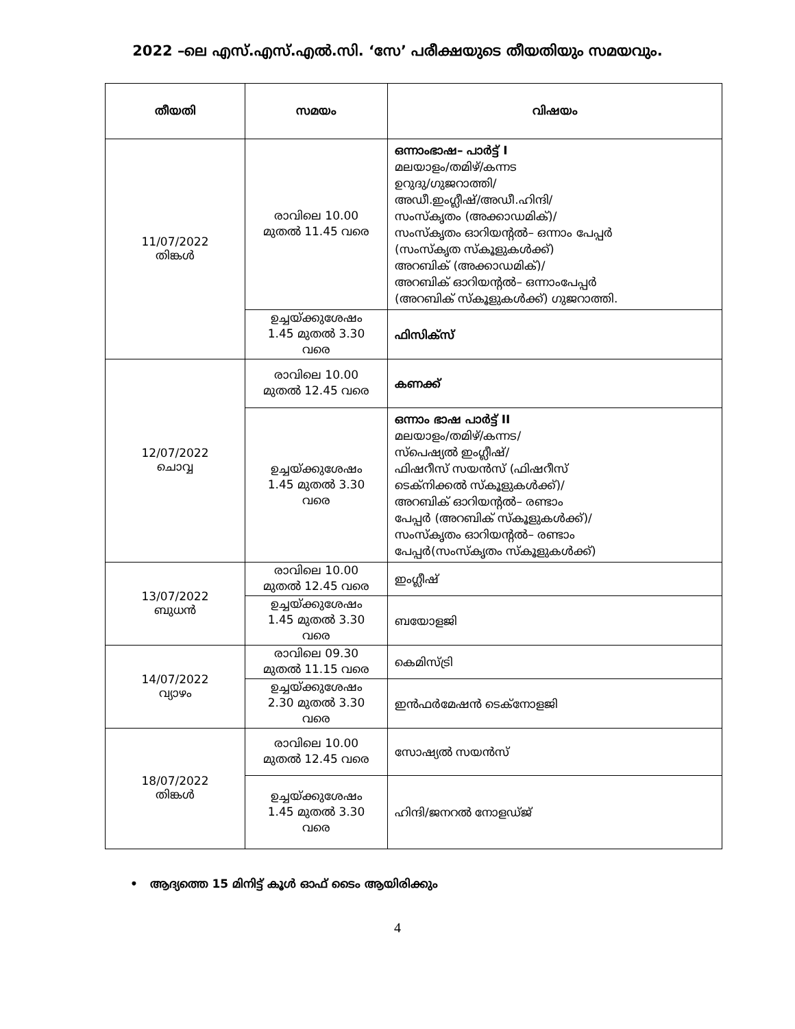2022 –ലെ എസ്.എസ്.എൽ.സി. ‘സേ’ പരീക്ഷയുടെ തീയതിയും സമയവും.
| തീയതി | സമയം | വിഷയം |
| --- | --- | --- |
| 11/07/2022 തിങ്കൾ | രാവിലെ 10.00 മുതൽ 11.45 വരെ | ഒന്നാംഭാഷ– പാർട്ട് I മലയാളം/തമിഴ്/കന്നട ഉറുദു/ഗുജറാത്തി/ അഡീ.ഇംഗ്ലീഷ്/അഡീ.ഹിന്ദി/ സംസ്കൃതം (അക്കാഡമിക്)/ സംസ്കൃതം ഓറിയന്റൽ– ഒന്നാം പേപ്പർ (സംസ്കൃത സ്കൂളുകൾക്ക്) അറബിക് (അക്കാഡമിക്)/ അറബിക് ഓറിയന്റൽ– ഒന്നാംപേപ്പർ (അറബിക് സ്കൂളുകൾക്ക്) ഗുജറാത്തി. |
| | ഉച്ചയ്ക്കുശേഷം 1.45 മുതൽ 3.30 വരെ | ഫിസിക്സ് |
| 12/07/2022 ചൊവ്വ | രാവിലെ 10.00 മുതൽ 12.45 വരെ | കണക്ക് |
| | ഉച്ചയ്ക്കുശേഷം 1.45 മുതൽ 3.30 വരെ | ഒന്നാം ഭാഷ പാർട്ട് II മലയാളം/തമിഴ്/കന്നട/ സ്പെഷ്യൽ ഇംഗ്ലീഷ്/ ഫിഷറീസ് സയൻസ് (ഫിഷറീസ് ടെക്നിക്കൽ സ്കൂളുകൾക്ക്)/ അറബിക് ഓറിയന്റൽ– രണ്ടാം പേപ്പർ (അറബിക് സ്കൂളുകൾക്ക്)/ സംസ്കൃതം ഓറിയന്റൽ– രണ്ടാം പേപ്പർ(സംസ്കൃതം സ്കൂളുകൾക്ക്) |
| 13/07/2022 ബുധൻ | രാവിലെ 10.00 മുതൽ 12.45 വരെ | ഇംഗ്ലീഷ് |
| | ഉച്ചയ്ക്കുശേഷം 1.45 മുതൽ 3.30 വരെ | ബയോളജി |
| 14/07/2022 വ്യാഴം | രാവിലെ 09.30 മുതൽ 11.15 വരെ | കെമിസ്ട്രി |
| | ഉച്ചയ്ക്കുശേഷം 2.30 മുതൽ 3.30 വരെ | ഇൻഫർമേഷൻ ടെക്നോളജി |
| 18/07/2022 തിങ്കൾ | രാവിലെ 10.00 മുതൽ 12.45 വരെ | സോഷ്യൽ സയൻസ് |
| | ഉച്ചയ്ക്കുശേഷം 1.45 മുതൽ 3.30 വരെ | ഹിന്ദി/ജനറൽ നോളഡ്ജ് |
• ആദ്യത്തെ 15 മിനിട്ട് കൂൾ ഓഫ് ടൈം ആയിരിക്കും
4